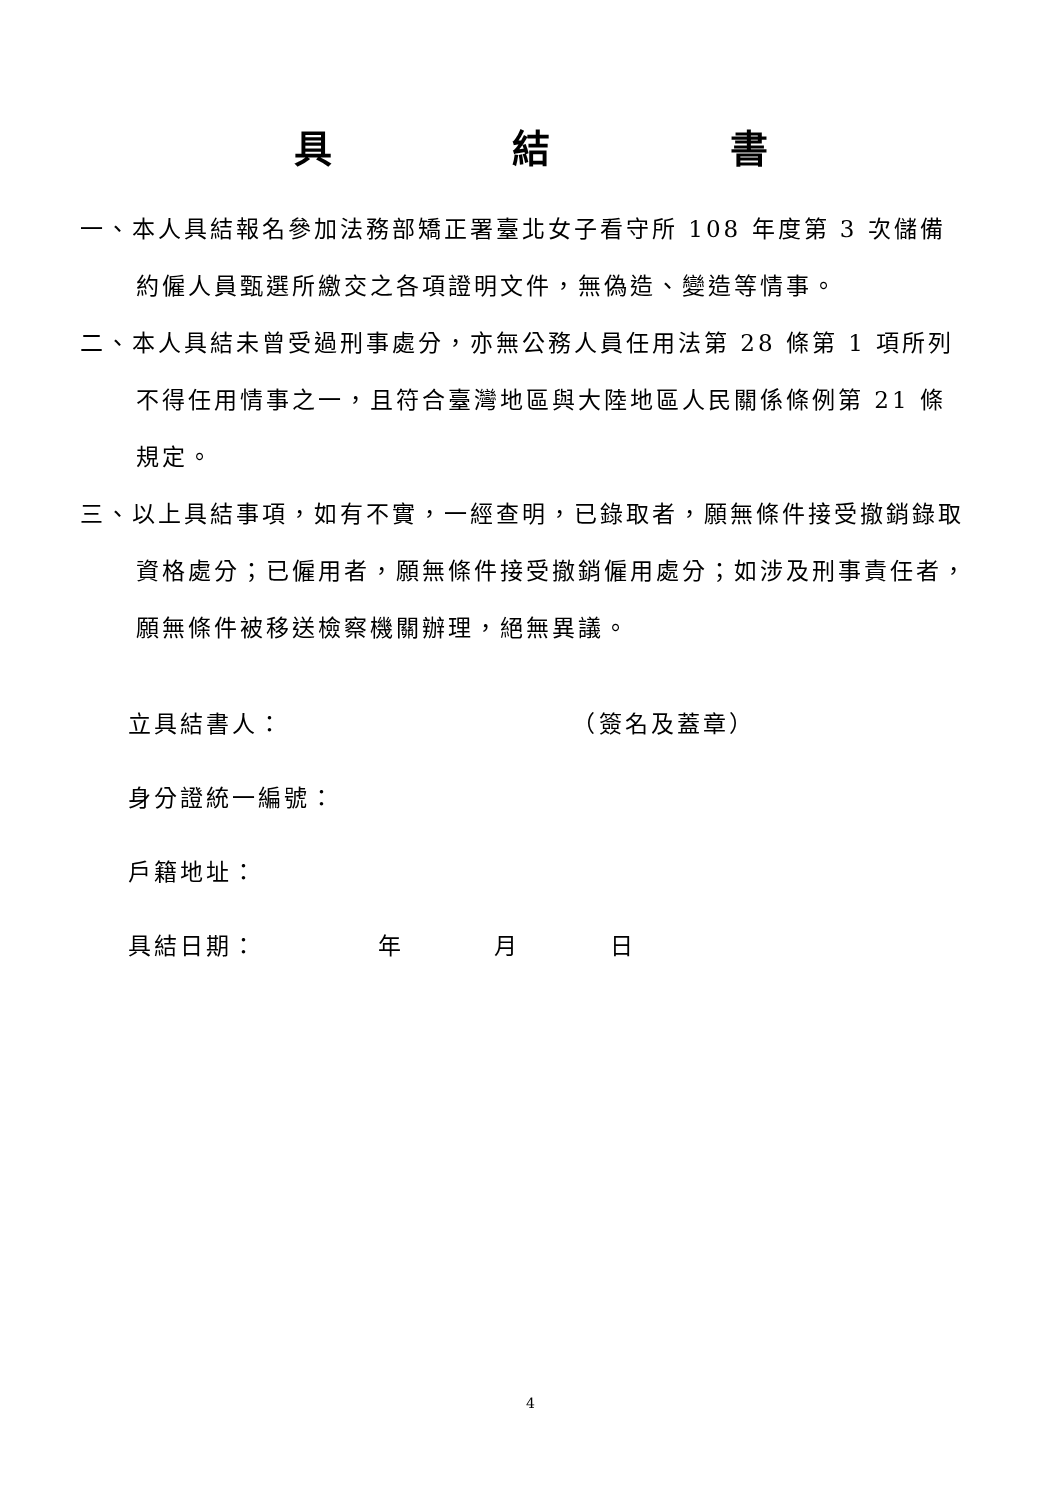具 結 書
一、本人具結報名參加法務部矯正署臺北女子看守所 108 年度第 3 次儲備約僱人員甄選所繳交之各項證明文件，無偽造、變造等情事。
二、本人具結未曾受過刑事處分，亦無公務人員任用法第 28 條第 1 項所列不得任用情事之一，且符合臺灣地區與大陸地區人民關係條例第 21 條規定。
三、以上具結事項，如有不實，一經查明，已錄取者，願無條件接受撤銷錄取資格處分；已僱用者，願無條件接受撤銷僱用處分；如涉及刑事責任者，願無條件被移送檢察機關辦理，絕無異議。
立具結書人： （簽名及蓋章）
身分證統一編號：
戶籍地址：
具結日期： 年 月 日
4